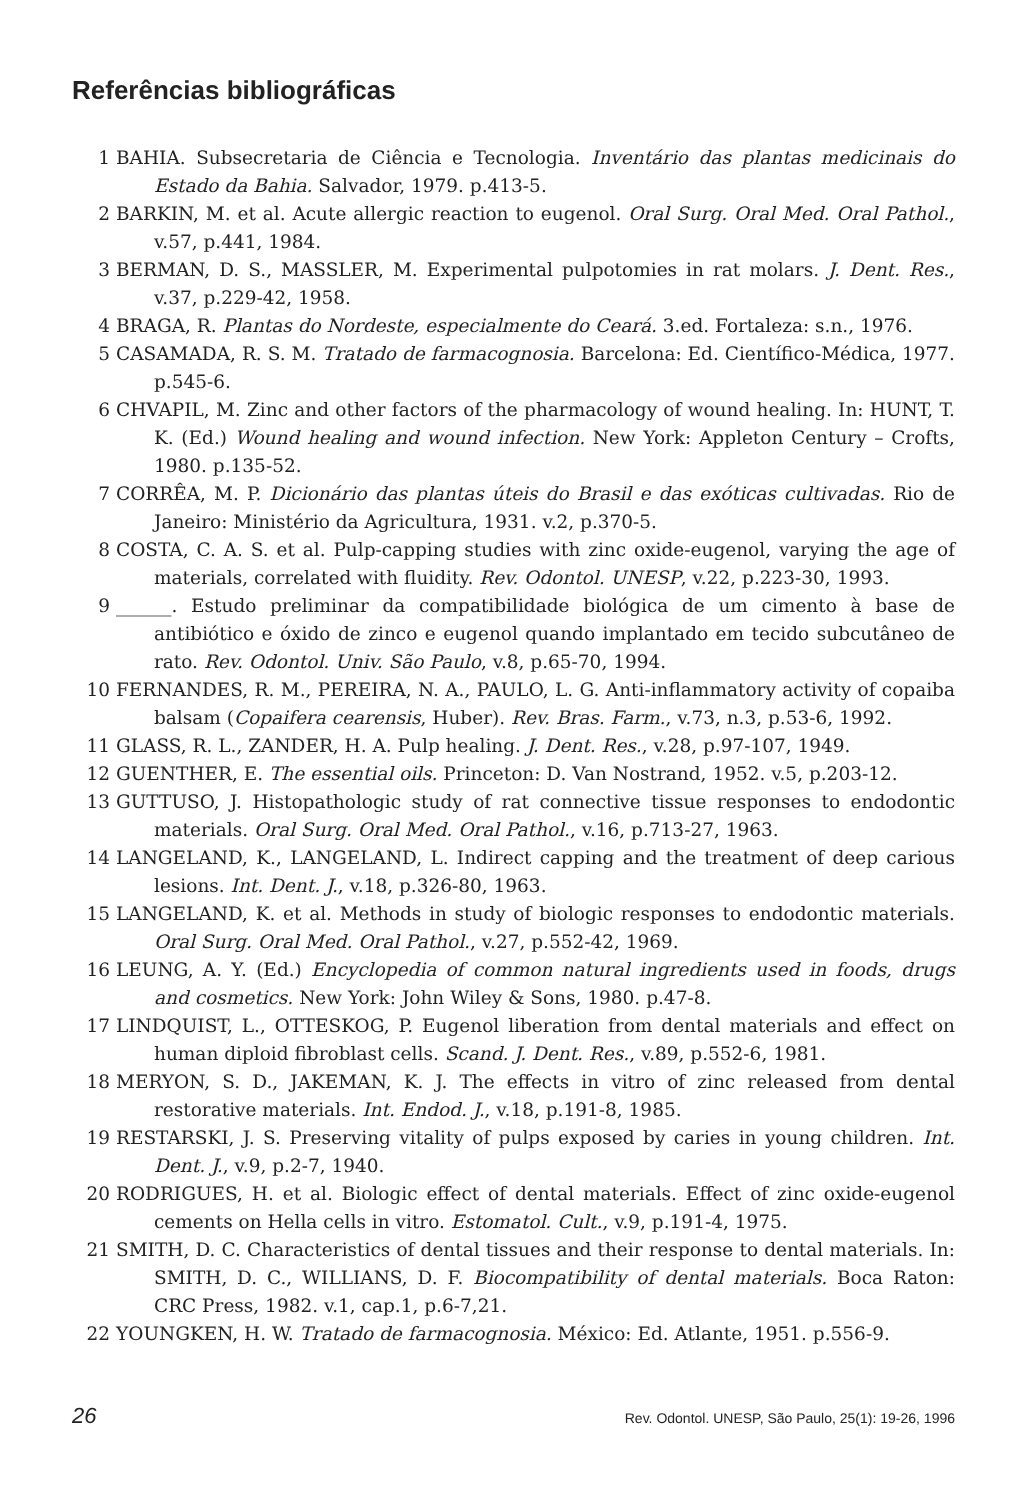Referências bibliográficas
1 BAHIA. Subsecretaria de Ciência e Tecnologia. Inventário das plantas medicinais do Estado da Bahia. Salvador, 1979. p.413-5.
2 BARKIN, M. et al. Acute allergic reaction to eugenol. Oral Surg. Oral Med. Oral Pathol., v.57, p.441, 1984.
3 BERMAN, D. S., MASSLER, M. Experimental pulpotomies in rat molars. J. Dent. Res., v.37, p.229-42, 1958.
4 BRAGA, R. Plantas do Nordeste, especialmente do Ceará. 3.ed. Fortaleza: s.n., 1976.
5 CASAMADA, R. S. M. Tratado de farmacognosia. Barcelona: Ed. Científico-Médica, 1977. p.545-6.
6 CHVAPIL, M. Zinc and other factors of the pharmacology of wound healing. In: HUNT, T. K. (Ed.) Wound healing and wound infection. New York: Appleton Century – Crofts, 1980. p.135-52.
7 CORRÊA, M. P. Dicionário das plantas úteis do Brasil e das exóticas cultivadas. Rio de Janeiro: Ministério da Agricultura, 1931. v.2, p.370-5.
8 COSTA, C. A. S. et al. Pulp-capping studies with zinc oxide-eugenol, varying the age of materials, correlated with fluidity. Rev. Odontol. UNESP, v.22, p.223-30, 1993.
9 ______. Estudo preliminar da compatibilidade biológica de um cimento à base de antibiótico e óxido de zinco e eugenol quando implantado em tecido subcutâneo de rato. Rev. Odontol. Univ. São Paulo, v.8, p.65-70, 1994.
10 FERNANDES, R. M., PEREIRA, N. A., PAULO, L. G. Anti-inflammatory activity of copaiba balsam (Copaifera cearensis, Huber). Rev. Bras. Farm., v.73, n.3, p.53-6, 1992.
11 GLASS, R. L., ZANDER, H. A. Pulp healing. J. Dent. Res., v.28, p.97-107, 1949.
12 GUENTHER, E. The essential oils. Princeton: D. Van Nostrand, 1952. v.5, p.203-12.
13 GUTTUSO, J. Histopathologic study of rat connective tissue responses to endodontic materials. Oral Surg. Oral Med. Oral Pathol., v.16, p.713-27, 1963.
14 LANGELAND, K., LANGELAND, L. Indirect capping and the treatment of deep carious lesions. Int. Dent. J., v.18, p.326-80, 1963.
15 LANGELAND, K. et al. Methods in study of biologic responses to endodontic materials. Oral Surg. Oral Med. Oral Pathol., v.27, p.552-42, 1969.
16 LEUNG, A. Y. (Ed.) Encyclopedia of common natural ingredients used in foods, drugs and cosmetics. New York: John Wiley & Sons, 1980. p.47-8.
17 LINDQUIST, L., OTTESKOG, P. Eugenol liberation from dental materials and effect on human diploid fibroblast cells. Scand. J. Dent. Res., v.89, p.552-6, 1981.
18 MERYON, S. D., JAKEMAN, K. J. The effects in vitro of zinc released from dental restorative materials. Int. Endod. J., v.18, p.191-8, 1985.
19 RESTARSKI, J. S. Preserving vitality of pulps exposed by caries in young children. Int. Dent. J., v.9, p.2-7, 1940.
20 RODRIGUES, H. et al. Biologic effect of dental materials. Effect of zinc oxide-eugenol cements on Hella cells in vitro. Estomatol. Cult., v.9, p.191-4, 1975.
21 SMITH, D. C. Characteristics of dental tissues and their response to dental materials. In: SMITH, D. C., WILLIANS, D. F. Biocompatibility of dental materials. Boca Raton: CRC Press, 1982. v.1, cap.1, p.6-7,21.
22 YOUNGKEN, H. W. Tratado de farmacognosia. México: Ed. Atlante, 1951. p.556-9.
26 Rev. Odontol. UNESP, São Paulo, 25(1): 19-26, 1996